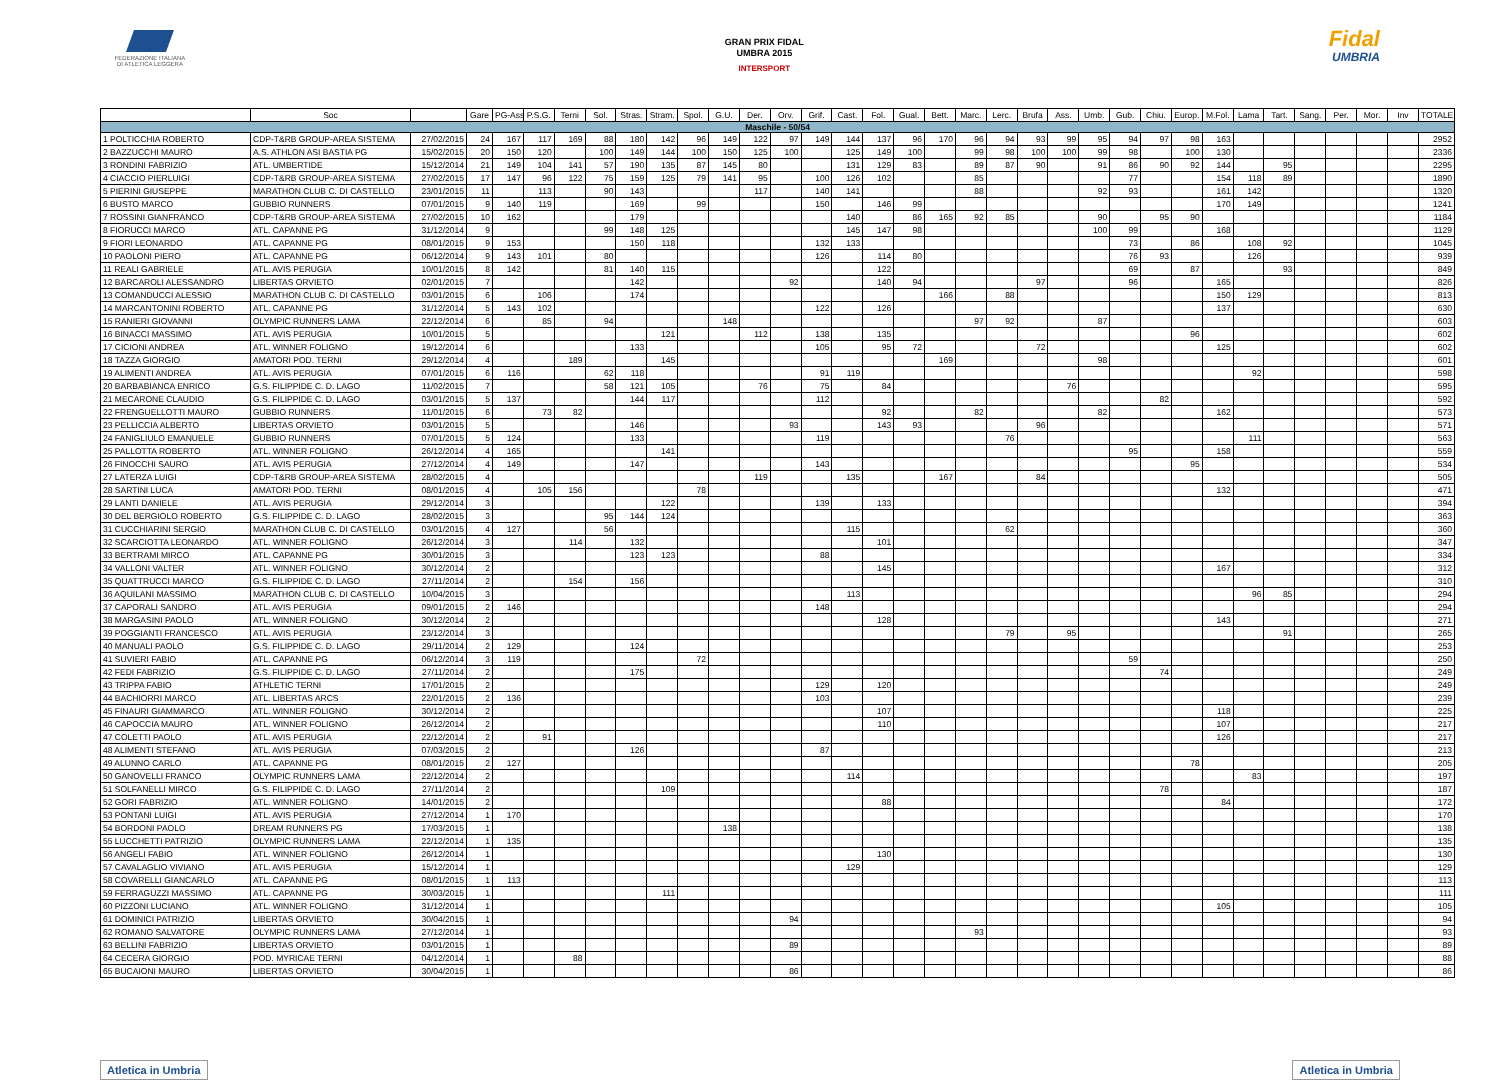FEDERAZIONE ITALIANA
DI ATLETICA LEGGERA
GRAN PRIX FIDAL
UMBRA 2015
INTERSPORT
Fidal
UMBRIA
| | Soc | | Gare | PG-Ass. | P.S.G. | Terni | Sol. | Stras. | Stram. | Spol. | G.U. | Der. | Orv. | Grif. | Cast. | Fol. | Gual. | Bett. | Marc. | Lerc. | Brufa | Ass. | Umb. | Gub. | Chiu. | Europ. | M.Fol. | Lama | Tart. | Sang. | Per. | Mor. | Inv | TOTALE |
| --- | --- | --- | --- | --- | --- | --- | --- | --- | --- | --- | --- | --- | --- | --- | --- | --- | --- | --- | --- | --- | --- | --- | --- | --- | --- | --- | --- | --- | --- | --- | --- | --- | --- | --- |
| Maschile - 50/54 | | | | | | | | | | | | | | | | | | | | | | | | | | | | | | | | | | |
| 1 POLTICCHIA ROBERTO | CDP-T&RB GROUP-AREA SISTEMA | 27/02/2015 | 24 | 167 | 117 | 169 | 88 | 180 | 142 | 96 | 149 | 122 | 97 | 149 | 144 | 137 | 96 | 170 | 96 | 94 | 93 | 99 | 95 | 94 | 97 | 98 | 163 | | | | | | | 2952 |
| 2 BAZZUCCHI MAURO | A.S. ATHLON ASI BASTIA PG | 15/02/2015 | 20 | 150 | 120 | | 100 | 149 | 144 | 100 | 150 | 125 | 100 | | 125 | 149 | 100 | | 99 | 98 | 100 | 100 | 99 | 98 | | 100 | 130 | | | | | | | 2336 |
| 3 RONDINI FABRIZIO | ATL. UMBERTIDE | 15/12/2014 | 21 | 149 | 104 | 141 | 57 | 190 | 135 | 87 | 145 | 80 | | | 131 | 129 | 83 | | 89 | 87 | 90 | | 91 | 86 | 90 | 92 | 144 | | 95 | | | | | 2295 |
| 4 CIACCIO PIERLUIGI | CDP-T&RB GROUP-AREA SISTEMA | 27/02/2015 | 17 | 147 | 96 | 122 | 75 | 159 | 125 | 79 | 141 | 95 | | 100 | 126 | 102 | | | 85 | | | | | 77 | | | 154 | 118 | 89 | | | | | 1890 |
| 5 PIERINI GIUSEPPE | MARATHON CLUB C. DI CASTELLO | 23/01/2015 | 11 | | 113 | | 90 | 143 | | | | 117 | | 140 | 141 | | | | 88 | | | | 92 | 93 | | | 161 | 142 | | | | | | 1320 |
| 6 BUSTO MARCO | GUBBIO RUNNERS | 07/01/2015 | 9 | 140 | 119 | | | 169 | | 99 | | | | 150 | | 146 | 99 | | | | | | | | | | 170 | 149 | | | | | | 1241 |
| 7 ROSSINI GIANFRANCO | CDP-T&RB GROUP-AREA SISTEMA | 27/02/2015 | 10 | 162 | | | | 179 | | | | | | | 140 | | 86 | 165 | 92 | 85 | | | 90 | | 95 | 90 | | | | | | | | 1184 |
| 8 FIORUCCI MARCO | ATL. CAPANNE PG | 31/12/2014 | 9 | | | | 99 | 148 | 125 | | | | | | 145 | 147 | 98 | | | | | | 100 | 99 | | | 168 | | | | | | | 1129 |
| 9 FIORI LEONARDO | ATL. CAPANNE PG | 08/01/2015 | 9 | 153 | | | | 150 | 118 | | | | | 132 | 133 | | | | | | | | | 73 | | 86 | | 108 | 92 | | | | | 1045 |
| 10 PAOLONI PIERO | ATL. CAPANNE PG | 06/12/2014 | 9 | 143 | 101 | | 80 | | | | | | | 126 | | 114 | 80 | | | | | | | 76 | 93 | | | 126 | | | | | | 939 |
| 11 REALI GABRIELE | ATL. AVIS PERUGIA | 10/01/2015 | 8 | 142 | | | 81 | 140 | 115 | | | | | | | 122 | | | | | | | | 69 | | 87 | | | 93 | | | | | 849 |
| 12 BARCAROLI ALESSANDRO | LIBERTAS ORVIETO | 02/01/2015 | 7 | | | | | 142 | | | | | 92 | | | 140 | 94 | | | | 97 | | | 96 | | | 165 | | | | | | | 826 |
| 13 COMANDUCCI ALESSIO | MARATHON CLUB C. DI CASTELLO | 03/01/2015 | 6 | | 106 | | | 174 | | | | | | | | | | 166 | | 88 | | | | | | | 150 | 129 | | | | | | 813 |
| 14 MARCANTONINI ROBERTO | ATL. CAPANNE PG | 31/12/2014 | 5 | 143 | 102 | | | | | | | | | 122 | | 126 | | | | | | | | | | | 137 | | | | | | | 630 |
| 15 RANIERI GIOVANNI | OLYMPIC RUNNERS LAMA | 22/12/2014 | 6 | | 85 | | 94 | | | | 148 | | | | | | | | 97 | 92 | | | 87 | | | | | | | | | | | 603 |
| 16 BINACCI MASSIMO | ATL. AVIS PERUGIA | 10/01/2015 | 5 | | | | | | 121 | | | 112 | | 138 | | 135 | | | | | | | | | | 96 | | | | | | | | 602 |
| 17 CICIONI ANDREA | ATL. WINNER FOLIGNO | 19/12/2014 | 6 | | | | | 133 | | | | | | 105 | | 95 | 72 | | | | 72 | | | | | | 125 | | | | | | | 602 |
| 18 TAZZA GIORGIO | AMATORI POD. TERNI | 29/12/2014 | 4 | | | 189 | | | 145 | | | | | | | | | 169 | | | | | 98 | | | | | | | | | | | 601 |
| 19 ALIMENTI ANDREA | ATL. AVIS PERUGIA | 07/01/2015 | 6 | 116 | | | 62 | 118 | | | | | | 91 | 119 | | | | | | | | | | | | | 92 | | | | | | 598 |
| 20 BARBABIANCA ENRICO | G.S. FILIPPIDE C. D. LAGO | 11/02/2015 | 7 | | | | 58 | 121 | 105 | | | 76 | | 75 | | 84 | | | | | | 76 | | | | | | | | | | | | 595 |
| 21 MECARONE CLAUDIO | G.S. FILIPPIDE C. D. LAGO | 03/01/2015 | 5 | 137 | | | | 144 | 117 | | | | | 112 | | | | | | | | | | | 82 | | | | | | | | | 592 |
| 22 FRENGUELLOTTI MAURO | GUBBIO RUNNERS | 11/01/2015 | 6 | | 73 | 82 | | | | | | | | | | 92 | | | 82 | | | | 82 | | | | 162 | | | | | | | 573 |
| 23 PELLICCIA ALBERTO | LIBERTAS ORVIETO | 03/01/2015 | 5 | | | | | 146 | | | | | 93 | | | 143 | 93 | | | | 96 | | | | | | | | | | | | | 571 |
| 24 FANIGLIULO EMANUELE | GUBBIO RUNNERS | 07/01/2015 | 5 | 124 | | | | 133 | | | | | | 119 | | | | | | 76 | | | | | | | | 111 | | | | | | 563 |
| 25 PALLOTTA ROBERTO | ATL. WINNER FOLIGNO | 26/12/2014 | 4 | 165 | | | | | 141 | | | | | | | | | | | | | | | 95 | | | 158 | | | | | | | 559 |
| 26 FINOCCHI SAURO | ATL. AVIS PERUGIA | 27/12/2014 | 4 | 149 | | | | 147 | | | | | | 143 | | | | | | | | | | | | 95 | | | | | | | | 534 |
| 27 LATERZA LUIGI | CDP-T&RB GROUP-AREA SISTEMA | 28/02/2015 | 4 | | | | | | | | | 119 | | | 135 | | | 167 | | | 84 | | | | | | | | | | | | | 505 |
| 28 SARTINI LUCA | AMATORI POD. TERNI | 08/01/2015 | 4 | | 105 | 156 | | | | 78 | | | | | | | | | | | | | | | | | 132 | | | | | | | 471 |
| 29 LANTI DANIELE | ATL. AVIS PERUGIA | 29/12/2014 | 3 | | | | | | 122 | | | | | 139 | | 133 | | | | | | | | | | | | | | | | | | 394 |
| 30 DEL BERGIOLO ROBERTO | G.S. FILIPPIDE C. D. LAGO | 28/02/2015 | 3 | | | | 95 | 144 | 124 | | | | | | | | | | | | | | | | | | | | | | | | | 363 |
| 31 CUCCHIARINI SERGIO | MARATHON CLUB C. DI CASTELLO | 03/01/2015 | 4 | 127 | | | 56 | | | | | | | | 115 | | | | | 62 | | | | | | | | | | | | | | 360 |
| 32 SCARCIOTTA LEONARDO | ATL. WINNER FOLIGNO | 26/12/2014 | 3 | | | 114 | | 132 | | | | | | | | 101 | | | | | | | | | | | | | | | | | | 347 |
| 33 BERTRAMI MIRCO | ATL. CAPANNE PG | 30/01/2015 | 3 | | | | | 123 | 123 | | | | | 88 | | | | | | | | | | | | | | | | | | | | 334 |
| 34 VALLONI VALTER | ATL. WINNER FOLIGNO | 30/12/2014 | 2 | | | | | | | | | | | | | 145 | | | | | | | | | | | 167 | | | | | | | 312 |
| 35 QUATTRUCCI MARCO | G.S. FILIPPIDE C. D. LAGO | 27/11/2014 | 2 | | | 154 | | 156 | | | | | | | | | | | | | | | | | | | | | | | | | | 310 |
| 36 AQUILANI MASSIMO | MARATHON CLUB C. DI CASTELLO | 10/04/2015 | 3 | | | | | | | | | | | | 113 | | | | | | | | | | | | | 96 | 85 | | | | | 294 |
| 37 CAPORALI SANDRO | ATL. AVIS PERUGIA | 09/01/2015 | 2 | 146 | | | | | | | | | | 148 | | | | | | | | | | | | | | | | | | | | 294 |
| 38 MARGASINI PAOLO | ATL. WINNER FOLIGNO | 30/12/2014 | 2 | | | | | | | | | | | | | 128 | | | | | | | | | | | 143 | | | | | | | 271 |
| 39 POGGIANTI FRANCESCO | ATL. AVIS PERUGIA | 23/12/2014 | 3 | | | | | | | | | | | | | | | | | 79 | | 95 | | | | | | | 91 | | | | | 265 |
| 40 MANUALI PAOLO | G.S. FILIPPIDE C. D. LAGO | 29/11/2014 | 2 | 129 | | | | 124 | | | | | | | | | | | | | | | | | | | | | | | | | | 253 |
| 41 SUVIERI FABIO | ATL. CAPANNE PG | 06/12/2014 | 3 | 119 | | | | | | 72 | | | | | | | | | | | | | | 59 | | | | | | | | | | 250 |
| 42 FEDI FABRIZIO | G.S. FILIPPIDE C. D. LAGO | 27/11/2014 | 2 | | | | | 175 | | | | | | | | | | | | | | | | | 74 | | | | | | | | | 249 |
| 43 TRIPPA FABIO | ATHLETIC TERNI | 17/01/2015 | 2 | | | | | | | | | | | 129 | | 120 | | | | | | | | | | | | | | | | | | 249 |
| 44 BACHIORRI MARCO | ATL. LIBERTAS ARCS | 22/01/2015 | 2 | 136 | | | | | | | | | | 103 | | | | | | | | | | | | | | | | | | | | 239 |
| 45 FINAURI GIAMMARCO | ATL. WINNER FOLIGNO | 30/12/2014 | 2 | | | | | | | | | | | | | 107 | | | | | | | | | | | 118 | | | | | | | 225 |
| 46 CAPOCCIA MAURO | ATL. WINNER FOLIGNO | 26/12/2014 | 2 | | | | | | | | | | | | | 110 | | | | | | | | | | | 107 | | | | | | | 217 |
| 47 COLETTI PAOLO | ATL. AVIS PERUGIA | 22/12/2014 | 2 | | 91 | | | | | | | | | | | | | | | | | | | | | | 126 | | | | | | | 217 |
| 48 ALIMENTI STEFANO | ATL. AVIS PERUGIA | 07/03/2015 | 2 | | | | | 126 | | | | | | 87 | | | | | | | | | | | | | | | | | | | | 213 |
| 49 ALUNNO CARLO | ATL. CAPANNE PG | 08/01/2015 | 2 | 127 | | | | | | | | | | | | | | | | | | | | | | 78 | | | | | | | | 205 |
| 50 GANOVELLI FRANCO | OLYMPIC RUNNERS LAMA | 22/12/2014 | 2 | | | | | | | | | | | | 114 | | | | | | | | | | | | | 83 | | | | | | 197 |
| 51 SOLFANELLI MIRCO | G.S. FILIPPIDE C. D. LAGO | 27/11/2014 | 2 | | | | | | 109 | | | | | | | | | | | | | | | | 78 | | | | | | | | | 187 |
| 52 GORI FABRIZIO | ATL. WINNER FOLIGNO | 14/01/2015 | 2 | | | | | | | | | | | | | 88 | | | | | | | | | | | 84 | | | | | | | 172 |
| 53 PONTANI LUIGI | ATL. AVIS PERUGIA | 27/12/2014 | 1 | 170 | | | | | | | | | | | | | | | | | | | | | | | | | | | | | | 170 |
| 54 BORDONI PAOLO | DREAM RUNNERS PG | 17/03/2015 | 1 | | | | | | | | 138 | | | | | | | | | | | | | | | | | | | | | | | 138 |
| 55 LUCCHETTI PATRIZIO | OLYMPIC RUNNERS LAMA | 22/12/2014 | 1 | 135 | | | | | | | | | | | | | | | | | | | | | | | | | | | | | | 135 |
| 56 ANGELI FABIO | ATL. WINNER FOLIGNO | 26/12/2014 | 1 | | | | | | | | | | | | | 130 | | | | | | | | | | | | | | | | | | 130 |
| 57 CAVALAGLIO VIVIANO | ATL. AVIS PERUGIA | 15/12/2014 | 1 | | | | | | | | | | | | 129 | | | | | | | | | | | | | | | | | | | 129 |
| 58 COVARELLI GIANCARLO | ATL. CAPANNE PG | 08/01/2015 | 1 | 113 | | | | | | | | | | | | | | | | | | | | | | | | | | | | | | 113 |
| 59 FERRAGUZZI MASSIMO | ATL. CAPANNE PG | 30/03/2015 | 1 | | | | | | 111 | | | | | | | | | | | | | | | | | | | | | | | | | 111 |
| 60 PIZZONI LUCIANO | ATL. WINNER FOLIGNO | 31/12/2014 | 1 | | | | | | | | | | | | | | | | | | | | | | | | 105 | | | | | | | 105 |
| 61 DOMINICI PATRIZIO | LIBERTAS ORVIETO | 30/04/2015 | 1 | | | | | | | | | | 94 | | | | | | | | | | | | | | | | | | | | | 94 |
| 62 ROMANO SALVATORE | OLYMPIC RUNNERS LAMA | 27/12/2014 | 1 | | | | | | | | | | | | | | | | 93 | | | | | | | | | | | | | | | 93 |
| 63 BELLINI FABRIZIO | LIBERTAS ORVIETO | 03/01/2015 | 1 | | | | | | | | | | 89 | | | | | | | | | | | | | | | | | | | | | 89 |
| 64 CECERA GIORGIO | POD. MYRICAE TERNI | 04/12/2014 | 1 | | | 88 | | | | | | | | | | | | | | | | | | | | | | | | | | | | 88 |
| 65 BUCAIONI MAURO | LIBERTAS ORVIETO | 30/04/2015 | 1 | | | | | | | | | | 86 | | | | | | | | | | | | | | | | | | | | | 86 |
Atletica in Umbria Atletica in Umbria